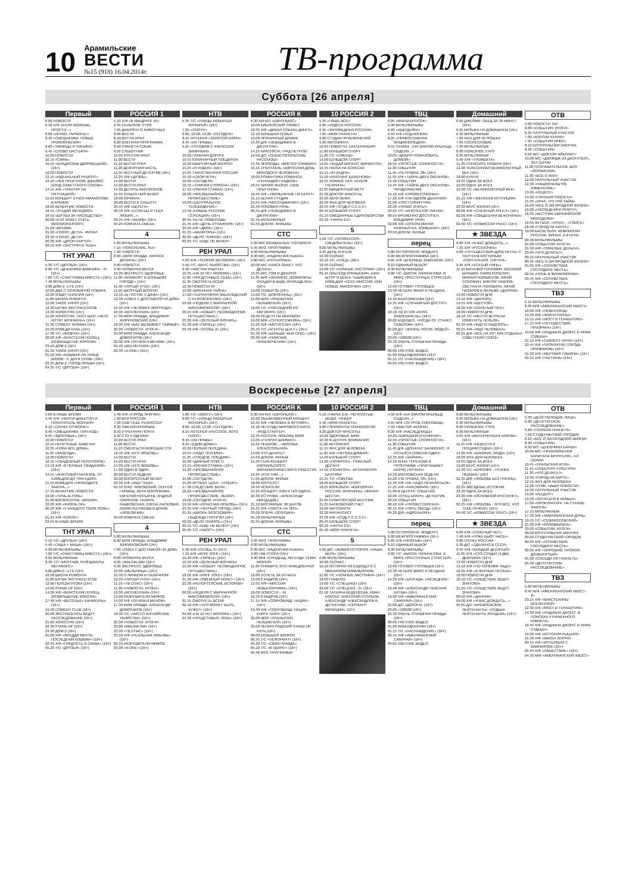10
Арамильские
ВЕСТИ
№15 (918) 16.04.2014г.
ТВ-программа
Суббота [26 апреля]
Первый
6.00 НОВОСТИ
6.10 Х/Ф «ЕСЛИ МОЖЕШЬ, ПРОСТИ...»
8.00 «ИГРАЙ, ГАРМОНЬ!»
8.45 «СМЕШАРИКИ. НОВЫЕ ПРИКЛЮЧЕНИЯ»
9.00 «УМНИЦЫ И УМНИКИ»
9.45 «СЛОВО ПАСТЫРЯ»
10.00 НОВОСТИ
10.15 «СМАК»
10.55 «ВЛАДИСЛАВ ДВОРЖЕЦКИЙ» (16+)
12.00 НОВОСТИ
12.15 «ИДЕАЛЬНЫЙ РЕМОНТ»
13.10 «ЛЕВ ПРЫГУНОВ. ДЖЕЙМС БОНД СОВЕТСКОГО СОЮЗА»
14.15 Х/Ф «ТРАКТИР НА ПЯТНИЦКОЙ»
15.55 КОНЦЕРТ СТАСА МИХАЙЛОВА В КРЕМЛЕ
18.00 ВЕЧЕРНИЕ НОВОСТИ
18.15 «УГАДАЙ МЕЛОДИЮ»
18.55 «БИТВЫ ЗА НАСЛЕДСТВО»
20.00 «КТО ХОЧЕТ СТАТЬ МИЛЛИОНЕРОМ?»
21.00 «ВРЕМЯ»
21.20 «ГОЛОС. ДЕТИ». ФИНАЛ
23.30 «ГОЛОС. ДЕТИ»
00.30 Х/Ф «ДЖОН КАРТЕР»
02.55 Х/Ф «ЗАСТРЯЛ В ТЕБЕ»
ТНТ УРАЛ
5.30 Т/С «ДРУЗЬЯ» (16+)
6.00 Т/С «ДНЕВНИКИ ВАМПИРА - 4» (16+)
7.00 Т/С «СЧАСТЛИВЫ ВМЕСТЕ» (16+)
7.40 МУЛЬТФИЛЬМЫ
9.00 ДОМ-2. LITE (16+)
10.00 ДВА С ПОЛОВИНОЙ ПОВАРА
10.30 ФЭШН ТЕРАПИЯ (16+)
11.00 ШКОЛА РЕМОНТА
12.00 ТАКОЕ КИНО! (16+)
12.30 БИТВА ЭКСТРАСЕНСОВ
13.30 ХОЛОСТЯК (16+)
15.00 ХОЛОСТЯК. ПОСТ-ШОУ «ЧЕГО ХОТЯТ МУЖЧИНЫ» (16+)
15.30 COMEDY WOMAN (16+)
16.30 КОМЕДИ КЛАБ (16+)
17.30 Т/С «ФИЗРУК» (16+)
20.00 Х/Ф «ВЛАСТЕЛИН КОЛЕЦ. ВОЗВРАЩЕНИЕ КОРОЛЯ»
23.50 ДОМ-2 (16+)
01.20 ТАКОЕ КИНО! (16+)
01.50 Х/Ф «КОШМАР НА УЛИЦЕ ВЯЗОВ - 5. ДИТЯ СНОВ» (18+)
03.35 ДОМ-2. ГОРОД ЛЮБВИ (16+)
04.35 Т/С «ДРУЗЬЯ» (16+)
РОССИЯ 1
5.10 Х/Ф «В КВАДРАТЕ 45»
6.35 СЕЛЬСКОЕ УТРО
7.05 ДИАЛОГИ О ЖИВОТНЫХ
8.00 ВЕСТИ
8.10 ВЕСТИ-УРАЛ
8.20 ВОЕННАЯ ПРОГРАММА
8.50 ПЛАНЕТА СОБАК
9.25 СУББОТНИК
10.05 РОССИЯ-УРАЛ
11.00 ВЕСТИ
11.10 ВЕСТИ-УРАЛ
11.20 ДЕЖУРНАЯ ЧАСТЬ
11.55 ЧЕСТНЫЙ ДЕТЕКТИВ (16+)
12.25 Х/Ф «ДУЭЛЬ»
14.00 ВЕСТИ
14.20 ВЕСТИ-УРАЛ
14.30 ДЕСЯТЬ МИЛЛИОНОВ
15.35 СУББОТНИЙ ВЕЧЕР
18.00 ЮРМАЛА
20.00 ВЕСТИ В СУББОТУ
20.45 Х/Ф «БЕРЕГА»
00.30 Х/Ф «ЕСЛИ БЫ Я ТЕБЯ ЛЮБИЛ...»
02.45 Х/Ф «ЗАЛИВ» (16+)
04.25 КОМНАТА СМЕХА
4
5.00 МУЛЬТФИЛЬМЫ
7.15 «ПОКОЛЕНИЕ. RU»
7.30 НОВОСТИ
8.00 «МОЯ ПРАВДА. ЛАРИСА ДОЛИНА» (16+)
9.00 НОВОСТИ
9.30 ПРОВЕРКА ВКУСА
10.30 ЭКСПРЕСС-ЗДОРОВЬЕ
11.00 «КОМФОРТ В БОЛЬШОМ ГОРОДЕ» (16+)
11.30 «ПЯТЫЙ УГОЛ» (16+)
11.50 ШКУРНЫЙ ВОПРОС
12.10 «В ГОСТЯХ У ДАЧИ» (16+)
12.30 «СМЕХ С ДОСТАВКОЙ НА ДОМ» (16+)
14.40 Х/Ф «ЧЕЛОВЕК НИОТКУДА»
16.30 «ВСЕЛЕННАЯ» (16+)
17.30 МОЯ ПРАВДА. ВЛАДИМИР ЖИРИНОВСКИЙ (16+)
18.30 Х/Ф «ВАС ВЫЗЫВАЕТ ТАЙМЫР»
20.30 «НОВОСТИ. ИТОГИ»
21.00 МОЯ ПРАВДА. АЛЕКСАНДР ДОМОГАРОВ (16+)
22.00 Х/Ф «ОГНЁМ И МЕЧОМ» (16+)
01.40 «ВСЕЛЕННАЯ» (18+)
02.30 «A-ONE» (16+)
НТВ
5.35 Т/С «УЛИЦЫ РАЗБИТЫХ ФОНАРЕЙ» (16+)
7.25 «СМОТР»
8.00, 10.00, 13.00 «СЕГОДНЯ»
8.15 ЛОТЕРЕЯ «ЗОЛОТОЙ КЛЮЧ»
8.45 «ИХ НРАВЫ»
9.25 «ГОТОВИМ С АЛЕКСЕЕМ ЗИМИНЫМ»
10.20 ГЛАВНАЯ ДОРОГА
10.55 КУЛИНАРНЫЙ ПОЕДИНОК
12.00 КВАРТИРНЫЙ ВОПРОС
13.25 «Я ХУДЕЮ» (16+)
14.25 ТАИНСТВЕННАЯ РОССИЯ
15.10 «СВОЯ ИГРА»
16.00 «СЕГОДНЯ»
16.15 «ТЕМНАЯ СТОРОНА» (16+)
17.15 «ОЧНАЯ СТАВКА» (16+)
18.20 «ЧРЕЗВЫЧАЙНОЕ ПРОИСШЕСТВИЕ»
19.00 «ЦЕНТРАЛЬНОЕ ТЕЛЕВИДЕНИЕ»
19.50 «НОВЫЕ РУССКИЕ СЕНСАЦИИ» (16+)
20.45 ТЫ НЕ ПОВЕРИШЬ!
21.45 Х/Ф «ДЕНЬ ОТЧАЯНИЯ» (16+)
23.50 Х/Ф «ДВОЕ» (16+)
01.35 «АВИАТОРЫ» (12+)
02.05 «ДЕЛО ТЕМНОЕ» (16+)
03.05 Т/С «ЕЩЕ НЕ ВЕЧЕР»
РЕН УРАЛ
5.00 Х/Ф «ТЕОРИЯ ЗАГОВОРА» (16+)
5.50 Т/С «ВКУС УБИЙСТВА» (16+)
9.40 «ЧИСТАЯ РАБОТА»
10.35 «НА 10 ЛЕТ МОЛОЖЕ» (16+)
11.05 «ПРЕДСТАВЬТЕ СЕБЕ» (16+)
11.35 СМОТРЕТЬ ВСЕМ!
12.30 НОВОСТИ 24
13.00 «ВОЕННАЯ ТАЙНА»
17.00 «ТЕРРИТОРИЯ ЗАБЛУЖДЕНИЙ С И.ПРОКОПЕНКО» (16+)
19.00 «НЕДЕЛЯ С МАРИАННОЙ МАКСИМОВСКОЙ» (16+)
20.15 Х/Ф «ХОББИТ. НЕОЖИДАННОЕ ПУТЕШЕСТВИЕ»
23.30 Х/Ф «ЗЕЛЕНЫЙ ФОНАРЬ»
01.30 Х/Ф «ПИПЕЦ» (16+)
03.40 Х/Ф «ОСОБЬ 2» (16+)
РОССИЯ К
6.30 КАНАЛ «ЕВРОНЬЮС»
10.00 БИБЛЕЙСКИЙ СЮЖЕТ
10.35 Х/Ф «ДИКАЯ СОБАКА ДИНГО»
12.10 БОЛЬШАЯ СЕМЬЯ
13.00 ПРЯНИЧНЫЙ ДОМИК
13.30 Д/Ф «НЕВИДИМКИ В ДЖУНГЛЯХ»
14.25 КРАСУЙСЯ, ГРАД ПЕТРОВ!
14.50 Д/С «СЕВАСТОПОЛЬСКИЕ РАССКАЗЫ»
15.35 ЭПИЗОДЫ. «ВИКТОР СЛАВКИН»
16.15 СПЕКТАКЛЬ «ВЗРОСЛАЯ ДОЧЬ МОЛОДОГО ЧЕЛОВЕКА»
18.00 РОМАНТИКА РОМАНСА. «ГЕННАДИЙ ГЛАДКОВ»
18.55 ЛИНИЯ ЖИЗНИ. «ЛЕВ ПРЫГУНОВ»
19.45 Х/Ф «УВОЛЬНЕНИЕ НА БЕРЕГ»
21.15 БЕЛАЯ СТУДИЯ
21.55 Х/Ф «МУСУЛЬМАНИН» (16+)
23.40 РОКОВАЯ НОЧЬ
00.55 Д/Ф «НЕВИДИМКИ В ДЖУНГЛЯХ»
01.45 МУЛЬТФИЛЬМ
01.55 ДОКУМ. ФИЛЬМЫ
СТС
5.30 М/С ВОЛШЕБНЫЕ ПОПЛИКСИ
5.45 МУЗ. ПРОГРАММА
6.00 МУЛЬТФИЛЬМЫ
8.30 М/С «РАДУЖНАЯ РЫБКА»
9.00 М/С «РУСАЛОЧКА»
10.00 М/С АЛИСА ЗНАЕТ, ЧТО ДЕЛАТЬ!
10.35 М/С ТОМ И ДЖЕРРИ
11.25 М/Ф «ОБЛАЧНО, ВОЗМОЖНЫ ОСАДКИ В ВИДЕ ФРИКАДЕЛЕК» (16+)
13.00 СЕМЬЯ 3D (16+)
14.00 Т/С «ВОРОНИНЫ» (16+)
15.00 ШОУ «УРАЛЬСКИХ ПЕЛЬМЕНЕЙ» (16+)
16.00 Т/С «ПОСЛЕДНИЙ ИЗ МАГИКЯН» (16+)
18.00 РЕЦЕПТ НА МИЛЛИОН
19.00 М/Ф «СУПЕРСЕМЕЙКА» (16+)
21.05 Х/Ф «МСТИТЕЛИ» (16+)
23.45 Т/С «АГЕНТЫ Щ.И.Т.» (16+)
01.30 Х/Ф «БОЛЬШЕ ЧЕМ СЕКС» (16+)
03.30 Х/Ф «РИМСКИЕ ПРИКЛЮЧЕНИЯ» (16+)
10 РОССИЯ 2
5.35 «НАШЕ ВСЕ»
6.05 «ЧУДЕСА РОССИИ»
6.35 «ЗАПОВЕДНАЯ РОССИЯ»
7.05 «МОЯ ПЛАНЕТА»
9.00 СТУДИЯ ПРИКЛЮЧЕНИЙ
9.30 АВТОЭЛИТА
10.05 НОВОСТИ. ЕКАТЕРИНБУРГ
11.00 БОЛЬШОЙ СПОРТ
11.20 Т/С «СМЕРШ»
14.00 БОЛЬШОЙ СПОРТ
14.05 «ЗАДАЙ ВОПРОС МИНИСТРУ»
14.45 НАУКА НА КОЛЕСАХ
15.15 «24 КАДРА»
15.50 «РЕЙТИНГ БАЖЕНОВА»
16.55 ХОККЕЙ. КХЛ. «КУБОК ГАГАРИНА»
21.05 КВАДРАТНЫЙ МЕТР
21.30 ДОКТОР КРАСОТЫ
22.20 АВТО NEWS
22.40 ЖКХ ДЛЯ ЧЕЛОВЕКА
22.55 Х/Ф «ОТДЕЛ С.С.С.Р.»
00.45 БОЛЬШОЙ СПОРТ
01.15 СМЕШАННЫЕ ЕДИНОБОРСТВА
03.10 «НАУКА 2.0»
5
5.50 Т/С «ПРОФЕССИЯ - СЛЕДОВАТЕЛЬ» (12+)
8.00 МУЛЬТФИЛЬМЫ
9.35 ДЕНЬ АНГЕЛА
10.00 СЕЙЧАС
10.10 Т/С «СЛЕД» (16+)
18.30 СЕЙЧАС
19.00 Т/С «НОЧНЫЕ ЛАСТОЧКИ» (16+)
02.45 ОЛЬГЕРД ЛУКАШЕВИЧ, ЕЖИ ШТУР И БЕАТА ТЫШКЕВИЧ В КОМЕДИИ «СЕКС-МИССИЯ, ИЛИ НОВЫЕ АМАЗОНКИ» (16+)
ТВЦ
5.05 «МАРШ-БРОСОК»
5.30 МУЛЬТФИЛЬМЫ
6.20 «АБВГДЕЙКА»
6.50 Х/Ф «ХОД КОНЕМ»
8.25 «ПРАВОСЛАВНАЯ ЭНЦИКЛОПЕДИЯ»
8.55 СКАЗКА. «НА ЗЛАТОМ КРЫЛЬЦЕ СИДЕЛИ...»
10.05 «ДОБРО ПОЖАЛОВАТЬ ДОМОЙ!»
10.55 «ПРОСТЫЕ СЛОЖНОСТИ»
11.30 СОБЫТИЯ
11.45 «ПЕТРОВКА, 38» (16+)
11.55 Х/Ф «ТАЙНА ДВУХ ОКЕАНОВ»
14.30 СОБЫТИЯ
14.45 Х/Ф «ТАЙНА ДВУХ ОКЕАНОВ». ПРОДОЛЖЕНИЕ
15.10 Х/Ф «ПРОФЕССИОНАЛ»
17.20 Х/Ф «НА ОДНОМ ДЫХАНИИ»
21.00 «ПОСТСКРИПТУМ»
22.00 «ПРАВО ЗНАТЬ!»
23.05 Т/С «ИНСПЕКТОР ЛИНЛИ»
00.55 ВРЕМЕННО ДОСТУПЕН. ВЛАДИМИР УРИН
02.00 Х/Ф «ОПЕРАТИВНАЯ РАЗРАБОТКА. КОМБИНАТ» (16+)
03.50 ДОКУМ. ФИЛЬМ
перец
5.00 ОСТОРОЖНО, МОДЕРН!
6.00 МЕЖПРОГРАММКА (16+)
6.05 Х/Ф «ВПЕРВЫЕ ЗАМУЖЕМ» (16+)
8.10 УДАЧНЫЙ ВЫБОР
8.30 МУЛЬТФИЛЬМЫ
9.00 Т/С «ВИОЛА ТАРАКАНОВА. В МИРЕ ПРЕСТУПНЫХ СТРАСТЕЙ» (16+)
13.00 ГОТОВИТ ГОТОВЦЕВ
13.30 ЧЕТЫРЕ МАЧО И НЕУДАЧА (16+)
14.30 BADCOMEDIAN (16+)
14.35 Х/Ф «СЛУЧАЙНЫЙ ДОСТУП» (16+)
18.10, 02.15 Х/Ф «КУЛЛ-ЗАВОЕВАТЕЛЬ» (16+)
20.00 БУДУЩЕЕ. «КОГДА ЮГ СТАНЕТ СЕВЕРОМ» (16+)
21.00 Д/С «ЖИЗНЬ ПОСЛЕ ЛЮДЕЙ» (16+)
23.00 +100500 (18+)
23.30 ОЧЕНЬ СТРАШНАЯ ПРАВДА (18+)
00.00 УЛЕТНОЕ ВИДЕО
01.00 КИБЕРДЕВОЧКИ (18+)
01.15 Т/С «НАСЛАЖДЕНИЕ» (18+)
04.05 УЛЕТНОЕ ВИДЕО
Домашний
6.00 ДЖЕЙМИ. ОБЕД ЗА 30 МИНУТ (16+)
6.25 МУЗЫКА НА ДОМАШНЕМ (16+)
6.30 МУЛЬТФИЛЬМ
7.00 ЖКХ ДЛЯ ЧЕЛОВЕКА
7.05 ПОСЛЕСЛОВИЕ
7.30 МУЛЬТФИЛЬМ
8.00 ПОЛЕЗНОЕ УТРО
8.30 МУЛЬТФИЛЬМ
9.40 Х/Ф «ТРЕМБИТА»
11.30 СПРОСИТЕ ПОВАРА (16+)
12.30 ТЕЛЕСЕРИАЛ ВЕЛИКОЛЕПНЫЙ ВЕК (16+)
18.00 КУХНЯ
18.25 ОДНА ЗА ВСЕХ
19.00 ОДНА ЗА ВСЕХ
19.30 Т/С «ВЕЛИКОЛЕПНЫЙ ВЕК» (16+)
21.15 Х/Ф «ЖЕНСКАЯ ИНТУИЦИЯ» (16+)
23.30 ВКУС ЖИЗНИ (16+)
00.00 Х/Ф «СНЕЖНЫЙ АНГЕЛ» (16+)
02.00 Х/Ф «СВАДЕБНАЯ ВЕЧЕРИНКА» (16+)
03.50 Т/С «КОМИССАР РЕКС» (16+)
★ ЗВЕЗДА
6.00 Х/Ф «Я ВАС ДОЖДУСЬ...»
7.35 Х/Ф «РУСАЛОЧКА»
9.00 «ПУТЕШЕСТВИЯ ДИЛЕТАНТА» С СЕРГЕЕМ КОСТИНЫМ. «ПОРТУГАЛИЯ. СИНТРА»
9.45 Х/Ф «УСАТЫЙ НЯНЬ»
11.10 ВИТАЛИЙ СОЛОМИН, ВАСИЛИЙ ШУКШИН, ЕФИМ КОПЕЛЯН, МИХАИЛ КОКШЕНОВ, ЮРИЙ СОЛОМИН, ВИКТОР ПАВЛОВ, СВЕТЛАНА ГОЛОВИНА, ЮРИЙ НАЗАРОВ В ФИЛЬМЕ «ДАУРИЯ»
13.00 НОВОСТИ ДНЯ
13.10 Х/Ф «ДАУРИЯ»
14.55 Х/Ф «ШЕСТОЙ»
16.30 Х/Ф «СОЛЕНЫЙ ПЕС»
18.00 НОВОСТИ ДНЯ
18.10 Т/С «МЕСТО ВСТРЕЧИ ИЗМЕНИТЬ НЕЛЬЗЯ»
01.30 Х/Ф «ЖДУ И НАДЕЮСЬ»
03.55 Х/Ф «ИЩУ ЧЕЛОВЕКА»
05.25 Д/Ф «ВСЕ НА ЮГ! КАК ОТДЫХАЛ СОВЕТСКИЙ СОЮЗ»
ОТВ
5.00 НОВОСТИ ТАУ
6.00 «СОБЫТИЯ. ИТОГИ»
6.35 ПАТРУЛЬНЫЙ УЧАСТОК
7.00 «КОРОЛИ КУХНИ»
7.35 «СОБЫТИЯ УРФО»
8.10 КОНТРОЛЬНАЯ ЗАКУПКА
8.30 «СОБЫТИЯ»
8.50 М/С «ДОКТОР АЙБОЛИТ»
10.00 М/С «ДЖОРДЖ ИЗ ДЖУНГЛЕЙ», 3И4 СЕРИИ
11.00 ПОЗНАВАТЕЛЬНОЕ ШОУ «ЗООМАНИЯ»
11.30 «ВСЕ О ЖКХ»
12.00 ПАТРУЛЬНЫЙ УЧАСТОК
12.30 «НАЦИОНАЛЬНОЕ ИЗМЕРЕНИЕ»
13.00 «РЕЦЕПТ»
13.30 «ГОЛУБАЯ ПЛАНЕТА»
15.35 «УРАЛ. ТРЕТИЙ ТАЙМ»
16.00 «ВСЕ О ЗАГОРОДНОЙ ЖИЗНИ»
16.20 «НАСЛЕДНИКИ УРАРТУ»
16.35 «ВЕСТНИК ЕВРАЗИЙСКОЙ МОЛОДЕЖИ»
16.55 ФУТБОЛ. «УРАЛ» - «ТОМСК»
18.40 «ГОРОД НА КАРТЕ»
19.00 БАСКЕТБОЛ. ЧЕМПИОНАТ РОССИИ. ФИНАЛ. 2-Я ИГРА
20.40 МУЛЬТФИЛЬМЫ
21.00 «СОБЫТИЯ. ИТОГИ»
21.50 Х/Ф «ТЯЖЕЛЫЕ ДЕНЬГИ»
23.45 «ЧТО ДЕЛАТЬ?»
00.15 ПАТРУЛЬНЫЙ УЧАСТОК
00.45 «ВСЕ О ЗАГОРОДНОЙ ЖИЗНИ»
01.05 Х/Ф «СОЧУВСТВИЕ ГОСПОДИНУ МЕСТЬ»
02.55 «НОЧЬ В ФИЛАРМОНИИ»
03.45 Х/Ф «СОЧУВСТВИЕ ГОСПОДИНУ МЕСТЬ»
ТВЗ
5.15 МУЛЬТФИЛЬМЫ
8.30 М/Ф «АМЕРИКАНСКИЙ ХВОСТ»
10.00 Х/Ф «НЕВЕРЛЭНД»
13.30 Х/Ф «ФЛИНСТОУНЫ»
15.15 Х/Ф «МОСТ В ТЕРАБИТИЮ»
17.15 Х/Ф «ПУТЕШЕСТВИЕ ПРИЗРАКА» (16+)
19.00 Х/Ф «ИНДИАНА ДЖОНС И ХРАМ СУДЬБЫ»
21.15 Х/Ф «САЙЛЕНТ ХИЛЛ» (16+)
23.45 Х/Ф «ПРОКЛЯТИЕ ГОРОДА ПРИЗРАКОВ» (16+)
01.30 Х/Ф «МЕРТВАЯ ТИШИНА» (16+)
03.15 Х/Ф «ПАУТИНА» (16+)
Воскресенье [27 апреля]
Первый
5.00 В НАШЕ ВРЕМЯ
5.45 Х/Ф «ПЕРСИ ДЖЕКСОН И ПОХИТИТЕЛЬ МОЛНИЙ»
8.10 «СЛУЖУ ОТЧИЗНЕ!»
8.40 «СМЕШАРИКИ. ПИН-КОД»
8.55 «ЗДОРОВЬЕ» (16+)
10.00 НОВОСТИ
10.15 НЕПУТЕВЫЕ ЗАМЕТКИ
10.35 «ПОКА ВСЕ ДОМА»
11.25 «ФАЗЕНДА»
12.00 НОВОСТИ
12.15 «СВАДЕБНЫЙ ПЕРЕПОЛОХ»
13.10 Х/Ф «8 ПЕРВЫХ СВИДАНИЙ» (16+)
14.55 «АНАТОЛИЙ ПАПАНОВ. ОТ КОМЕДИИ ДО ТРАГЕДИИ»
15.55 КОМЕДИЯ «ПРИХОДИТЕ ЗАВТРА...»
17.45 ВЕЧЕРНИЕ НОВОСТИ
18.00 «ТОЧЬ-В-ТОЧЬ»
21.00 ВОСКРЕСНОЕ «ВРЕМЯ»
22.00 Х/Ф «ЖИЗНЬ ПИ»
00.20 Х/Ф «У КАЖДОГО СВОЯ ЛОЖЬ» (16+)
01.45 Х/Ф «КОКОН»
03.55 В НАШЕ ВРЕМЯ
ТНТ УРАЛ
5.10 Т/С «ДРУЗЬЯ» (16+)
5.40 «САША + МАША» (16+)
6.00 МУЛЬТФИЛЬМЫ
7.00 Т/С «СЧАСТЛИВЫ ВМЕСТЕ» (16+)
8.05 МУЛЬТФИЛЬМ
8.30 Т/С «МОГУЧИЕ РЕЙНДЖЕРЫ. МЕГАФОРС»
9.00 ДОМ-2. LITE (16+)
10.00 ШКОЛА РЕМОНТА
11.00 БИТВА ЭКСТРАСЕНСОВ
12.00 ПЕРЕЗАГРУЗКА (16+)
13.00 STAND UP (16+)
14.00 Х/Ф «ВЛАСТЕЛИН КОЛЕЦ. ВОЗВРАЩЕНИЕ КОРОЛЯ»
17.40 Х/Ф «ВЕСЁЛЫЕ» КАНИКУЛЫ» (16+)
19.30 COMEDY CLUB (16+)
20.00 ЭКСТРАСЕНСЫ ВЕДУТ РАССЛЕДОВАНИЕ (16+)
21.00 ХОЛОСТЯК (16+)
22.30 STAND UP (16+)
23.30 ДОМ-2 (16+)
01.00 Х/Ф «ФРЕДДИ МЕРТВ. ПОСЛЕДНИЙ КОШМАР» (18+)
02.45 Х/Ф «ГОРДОСТЬ И СЛАВА» (16+)
05.20 Т/С «ДРУЗЬЯ» (16+)
РОССИЯ 1
5.40 Х/Ф «ГОРОД ПРИНЯЛ»
7.20 ВСЯ РОССИЯ
7.30 САМ СЕБЕ РЕЖИССЕР
8.20 СМЕХОПАНОРАМА
8.50 УТРЕННЯЯ ПОЧТА
9.30 СТО К ОДНОМУ
10.20 ВЕСТИ-УРАЛ
11.00 ВЕСТИ
11.10 СМЕЯТЬСЯ РАЗРЕШАЕТСЯ
12.40 Х/Ф «ЕГО ЛЮБОВЬ»
14.00 ВЕСТИ
14.20 ВЕСТИ-УРАЛ
14.30 Х/Ф «ЕГО ЛЮБОВЬ»
17.00 ОДИН В ОДИН
20.00 ВЕСТИ НЕДЕЛИ
22.00 ВОСКРЕСНЫЙ ВЕЧЕР
23.50 Х/Ф «ИЩУ ТЕБЯ»
01.50 ОЛЕГ ЯНКОВСКИЙ, СЕРГЕЙ ГАРМАШ, ВЕРА ВОРОНКОВА, ЕВГЕНИЙ КОСЫРЕВ, АНДРЕЙ СМИРНОВ, ГАЛИНА КАШКОВСКАЯ, ЕЛЕНА ЛАСКОВАЯ, ЮЛИЯ РЫТИКОВА В ДРАМЕ «ЛЮБОВНИК»
04.00 КОМНАТА СМЕХА
4
5.00 МУЛЬТФИЛЬМЫ
6.00 МОЯ ПРАВДА. ВЛАДИМИР ЖИРИНОВСКИЙ (16+)
7.00 «СМЕХ С ДОСТАВКОЙ НА ДОМ» (16+)
8.00 ПРОВЕРКА ВКУСА
9.00 «MALINA.AM» (16+)
9.30 ЭКСПРЕСС-ЗДОРОВЬЕ
10.00 «МЕЛЬНИЦА» (16+)
10.30 О ЛИЧНОМ И НАЛИЧНОМ
10.50 «ПЯТЫЙ УГОЛ» (16+)
11.10 «ТВ СПАС» (16+)
11.30 «НОВОСТИ. ИТОГИ»
12.00 «ВСЕЛЕННАЯ» (16+)
13.00 РАЗРУШИТЕЛИ МИФОВ
14.00 Х/Ф «ОГНЁМ И МЕЧОМ»
17.30 МОЯ ПРАВДА. АЛЕКСАНДР ДОМОГАРОВ (16+)
18.30 Т/С «ЧИСТО АНГЛИЙСКИЕ УБИЙСТВА» (16+)
22.30 «НОВОСТИ. ИТОГИ»
23.00 «MALINA.AM» (16+)
23.30 «ТВ СПАС» (16+)
23.50 Х/Ф «РЕАЛЬНАЯ ЛЮБОВЬ» (18+)
02.10 РАЗРУШИТЕЛИ МИФОВ
03.00 «A-ONE» (16+)
НТВ
5.00 Т/С «ХВОСТ» (16+)
6.00 Т/С «УЛИЦЫ РАЗБИТЫХ ФОНАРЕЙ» (16+)
8.00, 10.00, 13.00 «СЕГОДНЯ»
8.15 ЛОТЕРЕЯ «РУССКОЕ ЛОТО ПЛЮС»
8.45 «ИХ НРАВЫ»
9.25 «ЕДИМ ДОМА!»
10.20 ПЕРВАЯ ПЕРЕДАЧА
10.55 «ЧУДО ТЕХНИКИ»
11.25 «ПОЕДЕМ, ПОЕДИМ!»
12.00 «ДАЧНЫЙ ОТВЕТ»
13.15 «ОЧНАЯ СТАВКА» (16+)
14.20 «ЧРЕЗВЫЧАЙНОЕ ПРОИСШЕСТВИЕ»
15.00 «СЕГОДНЯ»
15.20 ФУТБОЛ. ЦСКА - «РУБИН»
17.30 СЛЕДСТВИЕ ВЕЛИ...
18.20 «ЧРЕЗВЫЧАЙНОЕ ПРОИСШЕСТВИЕ. ОБЗОР»
19.00 «СЕГОДНЯ. ИТОГИ»
19.50 Х/Ф «ОПАСНАЯ ЛЮБОВЬ» (16+)
23.35 Х/Ф «ЧЕРНЫЙ ГОРОД» (16+)
01.35 «ШКОЛА ЗЛОСЛОВИЯ». НАДЕЖДА ПЛУНГЯН (16+)
02.20 «ДЕЛО ТЕМНОЕ» (16+)
03.15 Т/С «ЕЩЕ НЕ ВЕЧЕР» (16+)
05.05 Т/С «ХВОСТ» (16+)
РЕН УРАЛ
5.30 Х/Ф «ОСОБЬ 3» (16+)
7.10 Х/Ф «КИНГ КОНГ» (16+)
10.40 Х/Ф «ПИПЕЦ» (16+)
12.50 Х/Ф «ЗЕЛЕНЫЙ ФОНАРЬ»
15.00 Х/Ф «ХОББИТ. НЕОЖИДАННОЕ ПУТЕШЕСТВИЕ»
18.00 Х/Ф «КИНГ КОНГ» (16+)
21.30 Х/Ф «ЗМЕИНЫЙ ПОЛЕТ» (16+)
23.30 «РЕПОРТЕРСКИЕ ИСТОРИИ» (16+)
00.00 «НЕДЕЛЯ С МАРИАННОЙ МАКСИМОВСКОЙ» (16+)
01.15 СМОТРЕТЬ ВСЕМ!
02.10 Х/Ф «ЧТО МОЖЕТ БЫТЬ ХУЖЕ?» (16+)
04.00 «НА 10 ЛЕТ МОЛОЖЕ» (16+)
04.30 «ПРЕДСТАВЬТЕ СЕБЕ» (16+)
РОССИЯ К
6.30 КАНАЛ «ЕВРОНЬЮС»
10.00 ОБЫКНОВЕННЫЙ КОНЦЕРТ
10.35 Х/Ф «ЧЕЛОВЕК В ФУТЛЯРЕ»
12.10 ЛЕГЕНДЫ МИРОВОГО КИНО. «РОД СТАЙГЕР»
12.35 РОССИЯ, ЛЮБОВЬ МОЯ!
13.05 «ГЕНРИХ ШЛИМАН»
13.35 ПЕШКОМ... «МОСКВА ХЛЕБОСОЛЬНАЯ»
14.00 ЧТО ДЕЛАТЬ?
14.50 ДОКУМ. ФИЛЬМ
15.35 ГАЛА-КОНЦЕРТ ИЗРАИЛЬСКОГО ФИЛАРМОНИЧЕСКОГО ОРКЕСТРА
16.35 «КТО ТАМ...»
17.05 ДОКУМ. ФИЛЬМ
18.00 КОНТЕКСТ
18.40 ИСКАТЕЛИ
19.25 КОНЦЕРТ ОЛЕГА ПОГУДИНА
20.30 ОСТРОВА. «АЛЕКСАНДР МИНДАДЗЕ»
21.10 МОСФИЛЬМ. 90 ШАГОВ
21.25 Х/Ф «ОХОТА НА ЛИС»
23.00 ОПЕРА «ЗОЛУШКА»
01.50 МУЛЬТФИЛЬМ
01.55 ДОКУМ. ФИЛЬМЫ
СТС
5.35 МУЗ. ПРОГРАММА
6.00 МУЛЬТФИЛЬМЫ
8.30 М/С «РАДУЖНАЯ РЫБКА»
9.00 ГАВ-СТОРИ (16+)
9.30 М/Ф «СИНДБАД. ЛЕГЕНДА СЕМИ МОРЕЙ»
11.00 СНИМИТЕ ЭТО НЕМЕДЛЕННО! (16+)
12.00 УСПЕТЬ ЗА 24 ЧАСА
13.00 6 КАДРОВ (16+)
13.55 Х/Ф «МИССИЯ НЕВЫПОЛНИМА» (16+)
16.00 НОВОСТИ – 41
16.30 6 КАДРОВ (16+)
17.15 Х/Ф «СОКРОВИЩЕ НАЦИИ» (16+)
19.40 Х/Ф «СОКРОВИЩЕ НАЦИИ. КНИГА ТАЙН» (16+)
22.00 ШОУ «УРАЛЬСКИХ ПЕЛЬМЕНЕЙ» (16+)
23.00 ЛЕНИНГРАДСКИЙ STAND UP КЛУБ (18+)
00.00 БОЛЬШОЙ ВОПРОС
00.35 Т/С «НЕФОРМАТ» (16+)
04.20 Т/С «СВОЯ ПРАВДА»
05.10 Т/С «В УДАРЕ!» (16+)
05.40 МУЗ. ПРОГРАММА
10 РОССИЯ 2
5.10 «НАУКА 2.0». НЕПРОСТЫЕ ВЕЩИ. ТАНКЕР
5.40 «МОЯ ПЛАНЕТА»
9.00 ГОРИЗОНТЫ ПСИХОЛОГИИ
9.20 ДОКТОР КРАСОТЫ
10.00 ЗДОРОВЬЯ, ВАМ!
10.30 В ЦЕНТРЕ ВНИМАНИЯ
11.00 ABTONEWS
11.15 ЖКХ ДЛЯ ЧЕЛОВЕКА
11.20 Х/Ф «НЕПОБЕДИМЫЙ»
14.00 БОЛЬШОЙ СПОРТ
14.20 «ПОЛИГОН». ТЯЖЕЛЫЙ ДЕСАНТ
14.50 «ПОЛИГОН». АРТИЛЛЕРИЯ БАЛТИКИ
15.25 Т/С «СМЕРШ»
18.00 БОЛЬШОЙ СПОРТ
18.25 ВОЛЕЙБОЛ. ЧЕМПИОНАТ РОССИИ. МУЖЧИНЫ. «ФИНАЛ ШЕСТИ»
21.05 РИЭЛТОРСКИЙ ВЕСТНИК
21.35 БАНКОВСКИЙ СЧЕТ
22.00 АВТОЭЛИТА
22.30 ФИНАНСИСТ
23.00 Х/Ф «ОТДЕЛ С.С.С.Р.»
00.45 БОЛЬШОЙ СПОРТ
03.10 «НАУКА 2.0»
05.40 «МОЯ ПЛАНЕТА»
5
5.00 Д/С «ЖИВАЯ ИСТОРИЯ. «НАША ВЕРА» (16+)
6.00 МУЛЬТФИЛЬМЫ
10.00 СЕЙЧАС
10.10 ИСТОРИИ ИЗ БУДУЩЕГО С МИХАИЛОМ КОВАЛЬЧУКОМ
11.00 Т/С «НОЧНЫЕ ЛАСТОЧКИ» (16+)
18.00 ГЛАВНОЕ
19.00 Т/С «СПЕЦНАЗ» (16+)
22.00 Т/С «СПЕЦНАЗ - 2» (16+)
01.50 ТАТЬЯНА ВЕДЕНЕЕВА, ИВАН КРАСКО, АНАТОЛИЙ СТОЛБОВ, АЛЕКСАНДР АЛЕКСАНДРОВ В ДЕТЕКТИВЕ «СЕРЖАНТ МИЛИЦИИ» (12+)
ТВЦ
4.50 Х/Ф «НА ЗЛАТОМ КРЫЛЬЦЕ СИДЕЛИ...»
5.55 М/Ф «ОСТРОВ СОКРОВИЩ»
7.50 «ФАКТОР ЖИЗНИ»
8.20 Х/Ф «НАСЛЕДНИЦЫ»
10.20 «БАРЫШНЯ И КУЛИНАР»
10.55 «ПРОСТЫЕ СЛОЖНОСТИ»
11.30 СОБЫТИЯ
11.45 Д/Ф «ДОНАТАС БАНИОНИС. Я ОСТАЛСЯ СОВСЕМ ОДИН»
12.35 Х/Ф «ЗАЙЧИК»
14.20 АННА ТЕРЕХОВА В ПРОГРАММЕ «ПРИГЛАШАЕТ БОРИС НОТКИН»
14.50 МОСКОВСКАЯ НЕДЕЛЯ
15.20 «ПЕТРОВКА, 38» (16+)
15.30 Х/Ф «НЕ НАДО ПЕЧАЛИТЬСЯ»
17.25 Х/Ф «КРАСАВЧИК» (16+)
21.00 В ЦЕНТРЕ СОБЫТИЙ
22.00 «ОТЕЦ БРАУН». ДЕТЕКТИВ
23.50 СОБЫТИЯ
00.10 Х/Ф «ПРОФЕССИОНАЛ»
02.15 Х/Ф «ПЯТЬ ЗВЕЗД» (16+)
04.20 Д/Ф «АДРЕНАЛИН»
перец
5.00 ОСТОРОЖНО, МОДЕРН!
6.00 МЕЖПРОГРАММКА (16+)
6.05 Х/Ф «ПРОРЫВ» (16+)
8.10 УДАЧНЫЙ ВЫБОР
8.30 МУЛЬТФИЛЬМЫ
9.00 Т/С «ВИОЛА ТАРАКАНОВА. В МИРЕ ПРЕСТУПНЫХ СТРАСТЕЙ» (16+)
13.00 ГОТОВИТ ГОТОВЦЕВ (16+)
13.30 ЧЕТЫРЕ МАЧО И НЕУДАЧА (16+)
14.30 Х/Ф «БРИГАДА. НАСЛЕДНИК» (16+)
16.40 Х/Ф «АЛЕКСАНДР. НЕВСКАЯ БИТВА» (16+)
19.00 Х/Ф «АМЕРИКАНСКИЙ САМУРАЙ» (16+)
21.00 Д/С «ДОРОГА» (16+)
23.00 +100500 (18+)
23.30 ОЧЕНЬ СТРАШНАЯ ПРАВДА (18+)
00.00 УЛЕТНОЕ ВИДЕО
01.00 КИБЕРДЕВОЧКИ (18+)
01.15 Т/С «НАСЛАЖДЕНИЕ» (18+)
02.15 Х/Ф «АМЕРИКАНСКИЙ САМУРАЙ» (16+)
04.05 УЛЕТНОЕ ВИДЕО
Домашний
6.00 МУЛЬТФИЛЬМЫ
6.25 МУЗЫКА НА ДОМАШНЕМ (16+)
6.30 МУЛЬТФИЛЬМЫ
8.00 ПОЛЕЗНОЕ УТРО
8.30 МУЛЬТФИЛЬМ
9.05 Х/Ф «МАТЕРИНСКАЯ КЛЯТВА» (16+)
11.55 Х/Ф «НЕВЕСТА И ПРЕДРАССУДКИ» (16+)
14.00 Х/Ф «БЛИЗКИЕ ЛЮДИ» (16+)
18.00 ЖКХ ДЛЯ ЧЕЛОВЕКА
18.05 ОДНА ЗА ВСЕХ
19.00 ВКУС ЖИЗНИ (16+)
19.30 Т/С «КОРОЛЁК - ПТИЧКА ПЕВЧАЯ» (16+)
21.35 Д/Ф «ЛЮБОВЬ БЕЗ ГРАНИЦ» (16+)
22.35 ЗВЁЗДНЫЕ ИСТОРИИ
23.30 ОДНА ЗА ВСЕХ
23.30 Х/Ф «ОСНОВНОЙ ИНСТИНКТ» (18+)
02.25 Х/Ф «ЛЮБОВЬ - ЭТО ВСЁ, ЧТО ТЕБЕ НУЖНО» (16+)
04.40 Т/С «КОМИССАР РЕКС» (16+)
★ ЗВЕЗДА
6.00 Х/Ф «СОЛЕНЫЙ ПЕС»
7.40 Х/Ф «ПОКА БЬЮТ ЧАСЫ»
9.00 СЛУЖУ РОССИИ
9.30 Д/С «СДЕЛАНО В СССР»
9.45 Х/Ф «КАЖДЫЙ ДЕСЯТЫЙ»
11.05 Х/Ф «СТО СОЛДАТ И ДВЕ ДЕВУШКИ» (16+)
13.00 НОВОСТИ ДНЯ
13.10 Х/Ф «ПО ТОНКОМУ ЛЬДУ»
16.25 Х/Ф «В ЧЕРНЫХ ПЕСКАХ»
18.00 НОВОСТИ ДНЯ
18.10 Т/С «СЛЕДСТВИЕ ВЕДУТ ЗНАТОКИ»
21.25 Т/С «СЛЕДСТВИЕ ВЕДУТ ЗНАТОКИ»
00.50 Х/Ф «ДАУРИЯ»
04.00 Х/Ф «Я ВАС ДОЖДУСЬ...»
05.05 Д/С «КРЕМЛЕВСКИЕ ЛЕЙТЕНАНТЫ: «СУДЬБА ЛЕЙТЕНАНТА ХРУЩЕВА» (16+)
ОТВ
5.30 «ДЕЙСТВУЮЩИЕ ЛИЦА»
6.00 «ДЕПУТАТСКОЕ РАССЛЕДОВАНИЕ»
6.20 «ГОЛУБАЯ ПЛАНЕТА»
7.50 СТУДЕНЧЕСКИЙ ГОРОДОК
8.10 «ВСЕ О ЗАГОРОДНОЙ ЖИЗНИ»
8.30 «СОБЫТИЯ»
8.50 М/С «ДНЕВНИКИ БАРБИ»
10.00 М/С «ПРИКЛЮЧЕНИЯ КАПИТАНА ВРУНГЕЛЯ», 4-6 СЕРИИ
10.45 «УРАЛЬСКАЯ ИГРА»
11.15 «СОБЫТИЯ. КУЛЬТУРА»
11.30 «ЧТО ДЕЛАТЬ?»
12.00 «ГОРОД НА КАРТЕ»
12.15 ЖКХ ДЛЯ ЧЕЛОВЕКА
12.20 «УГМК. НАШИ НОВОСТИ»
12.30 ПАТРУЛЬНЫЙ УЧАСТОК
13.00 «РЕЦЕПТ»
13.30 «ОСТАТЬСЯ В ЖИВЫХ»
17.00 «ПРОКУРАТУРА. НА СТРАЖЕ ЗАКОНА»
17.15 МУЛЬТФИЛЬМ
17.30 Х/Ф «АМЕРИКАНСКАЯ ДОЧЬ»
19.15 Т/С «СКЛИФОСОВСКИЙ»
21.00 Х/Ф «КОЛОМБИАНА»
23.00 «СОБЫТИЯ. ИТОГИ»
00.00 КОНТРОЛЬНАЯ ЗАКУПКА
00.20 СТУДЕНЧЕСКИЙ ГОРОДОК
00.35 Х/Ф «СОЧУВСТВИЕ ГОСПОДИНУ МЕСТЬ»
02.35 Х/Ф «ХОРОШИЙ, ПЛОХОЙ, ДОЛБАНУТЫЙ»
05.00 «СОСЕДИ ПО ПЛАНЕТЕ»
05.40 «ДЕПУТАТСКОЕ РАССЛЕДОВАНИЕ»
ТВЗ
5.00 МУЛЬТФИЛЬМЫ
8.45 М/Ф «АМЕРИКАНСКИЙ ХВОСТ - 2»
10.15 Х/Ф «ВЛАСТЕЛИНЫ ВСЕЛЕННОЙ»
12.30 Х/Ф «МОСТ В ТЕРАБИТИЮ»
14.30 Х/Ф «ИНДИАНА ДЖОНС. В ПОИСКАХ УТРАЧЕННОГО КОВЧЕГА»
16.45 Х/Ф «ИНДИАНА ДЖОНС И ХРАМ СУДЬБЫ»
19.00 Х/Ф «ИСТОРИЯ РЫЦАРЯ»
21.30 Х/Ф «МАСКА ЗОРРО»
00.15 Х/Ф «ИНТЕРВЬЮ С ВАМПИРОМ» (16+)
02.45 Х/Ф «НАШЕСТВИЕ» (16+)
04.30 М/Ф «АМЕРИКАНСКИЙ ХВОСТ»